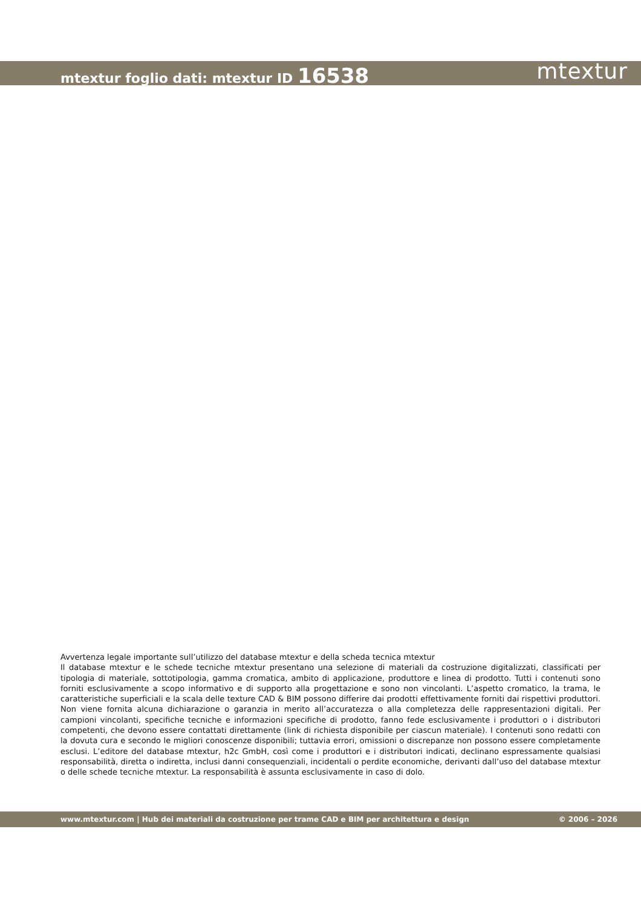mtextur foglio dati: mtextur ID 16538 mtextur
Avvertenza legale importante sull’utilizzo del database mtextur e della scheda tecnica mtextur
Il database mtextur e le schede tecniche mtextur presentano una selezione di materiali da costruzione digitalizzati, classificati per tipologia di materiale, sottotipologia, gamma cromatica, ambito di applicazione, produttore e linea di prodotto. Tutti i contenuti sono forniti esclusivamente a scopo informativo e di supporto alla progettazione e sono non vincolanti. L’aspetto cromatico, la trama, le caratteristiche superficiali e la scala delle texture CAD & BIM possono differire dai prodotti effettivamente forniti dai rispettivi produttori. Non viene fornita alcuna dichiarazione o garanzia in merito all’accuratezza o alla completezza delle rappresentazioni digitali. Per campioni vincolanti, specifiche tecniche e informazioni specifiche di prodotto, fanno fede esclusivamente i produttori o i distributori competenti, che devono essere contattati direttamente (link di richiesta disponibile per ciascun materiale). I contenuti sono redatti con la dovuta cura e secondo le migliori conoscenze disponibili; tuttavia errori, omissioni o discrepanze non possono essere completamente esclusi. L’editore del database mtextur, h2c GmbH, così come i produttori e i distributori indicati, declinano espressamente qualsiasi responsabilità, diretta o indiretta, inclusi danni consequenziali, incidentali o perdite economiche, derivanti dall’uso del database mtextur o delle schede tecniche mtextur. La responsabilità è assunta esclusivamente in caso di dolo.
www.mtextur.com | Hub dei materiali da costruzione per trame CAD e BIM per architettura e design © 2006 – 2026